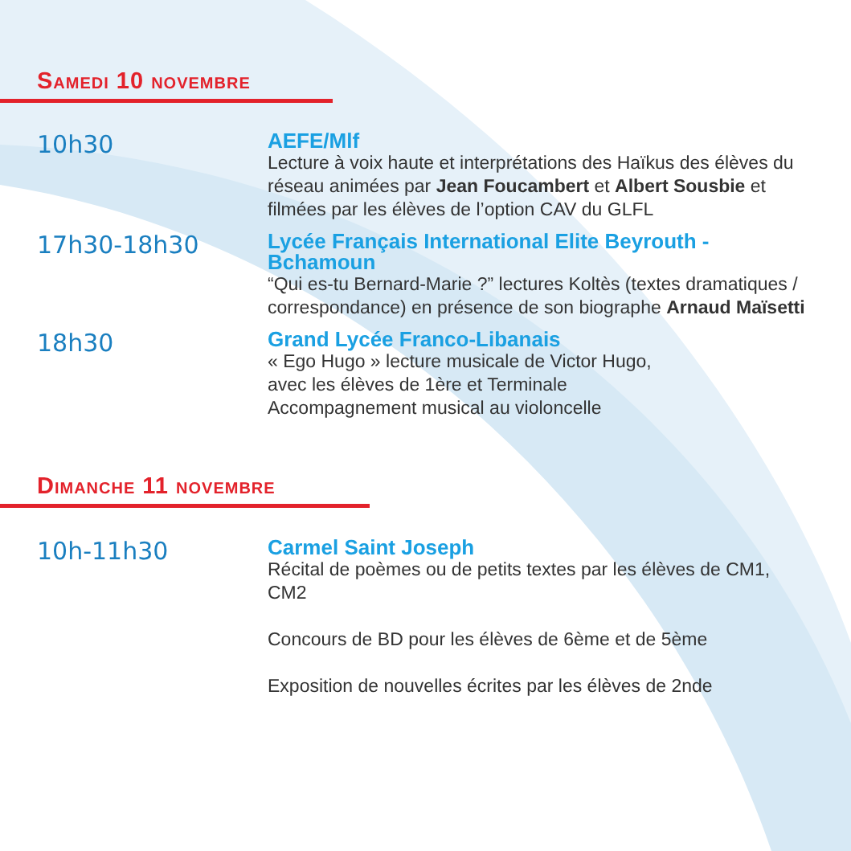Samedi 10 novembre
10h30
AEFE/Mlf
Lecture à voix haute et interprétations des Haïkus des élèves du réseau animées par Jean Foucambert et Albert Sousbie et filmées par les élèves de l’option CAV du GLFL
17h30-18h30
Lycée Français International Elite Beyrouth - Bchamoun
“Qui es-tu Bernard-Marie ?” lectures Koltès (textes dramatiques / correspondance) en présence de son biographe Arnaud Maïsetti
18h30
Grand Lycée Franco-Libanais
« Ego Hugo » lecture musicale de Victor Hugo,
avec les élèves de 1ère et Terminale
Accompagnement musical au violoncelle
Dimanche 11 novembre
10h-11h30
Carmel Saint Joseph
Récital de poèmes ou de petits textes par les élèves de CM1, CM2
Concours de BD pour les élèves de 6ème et de 5ème
Exposition de nouvelles écrites par les élèves de 2nde